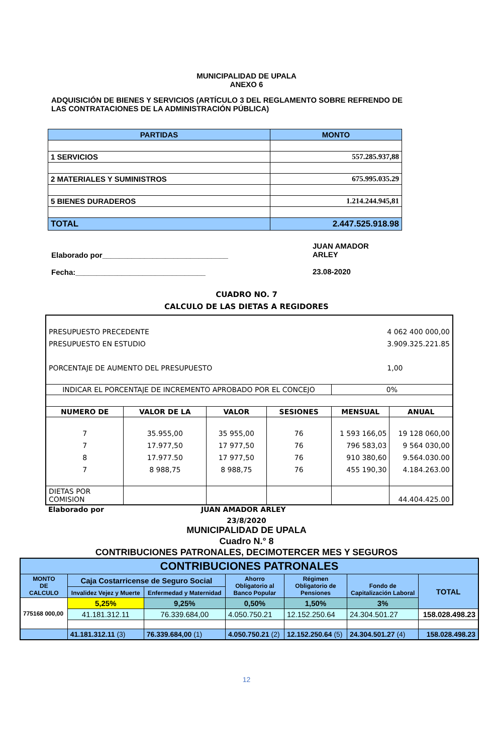MUNICIPALIDAD DE UPALA
ANEXO 6
ADQUISICIÓN DE BIENES Y SERVICIOS (ARTÍCULO 3 DEL REGLAMENTO SOBRE REFRENDO DE LAS CONTRATACIONES DE LA ADMINISTRACIÓN PÚBLICA)
| PARTIDAS | MONTO |
| --- | --- |
| 1 SERVICIOS | 557.285.937,88 |
| 2 MATERIALES Y SUMINISTROS | 675.995.035.29 |
| 5 BIENES DURADEROS | 1.214.244.945,81 |
| TOTAL | 2.447.525.918.98 |
Elaborado por______________________________
Fecha:_______________________________
JUAN AMADOR
ARLEY
23.08-2020
CUADRO NO. 7
CALCULO DE LAS DIETAS A REGIDORES
| PRESUPUESTO PRECEDENTE PRESUPUESTO EN ESTUDIO PORCENTAJE DE AUMENTO DEL PRESUPUESTO 4 062 400 000,00 3.909.325.221.85 1,00 | | | | | |
| INDICAR EL PORCENTAJE DE INCREMENTO APROBADO POR EL CONCEJO | | | | 0% | |
| NUMERO DE | VALOR DE LA | VALOR | SESIONES | MENSUAL | ANUAL |
| 7 7 8 7 | 35.955,00 17.977,50 17.977.50 8 988,75 | 35 955,00 17 977,50 17 977,50 8 988,75 | 76 76 76 76 | 1 593 166,05 796 583,03 910 380,60 455 190,30 | 19 128 060,00 9 564 030,00 9.564.030.00 4.184.263.00 |
| DIETAS POR COMISION | | | | | 44.404.425.00 |
Elaborado por JUAN AMADOR ARLEY
23/8/2020
MUNICIPALIDAD DE UPALA
Cuadro N.° 8
CONTRIBUCIONES PATRONALES, DECIMOTERCER MES Y SEGUROS
| CONTRIBUCIONES PATRONALES | | | | | | |
| --- | --- | --- | --- | --- | --- | --- |
| MONTO DE CALCULO | Caja Costarricense de Seguro Social | | Ahorro Obligatorio al Banco Popular | Régimen Obligatorio de Pensiones | Fondo de Capitalización Laboral | TOTAL |
| | Invalidez Vejez y Muerte | Enfermedad y Maternidad | | | | |
| 775168 000,00 | 5,25% | 9,25% | 0,50% | 1,50% | 3% | |
| | 41.181.312.11 | 76.339.684,00 | 4.050.750.21 | 12.152.250.64 | 24.304.501.27 | 158.028.498.23 |
| | 41.181.312.11 (3) | 76.339.684,00 (1) | 4.050.750.21 (2) | 12.152.250.64 (5) | 24.304.501.27 (4) | 158.028.498.23 |
12